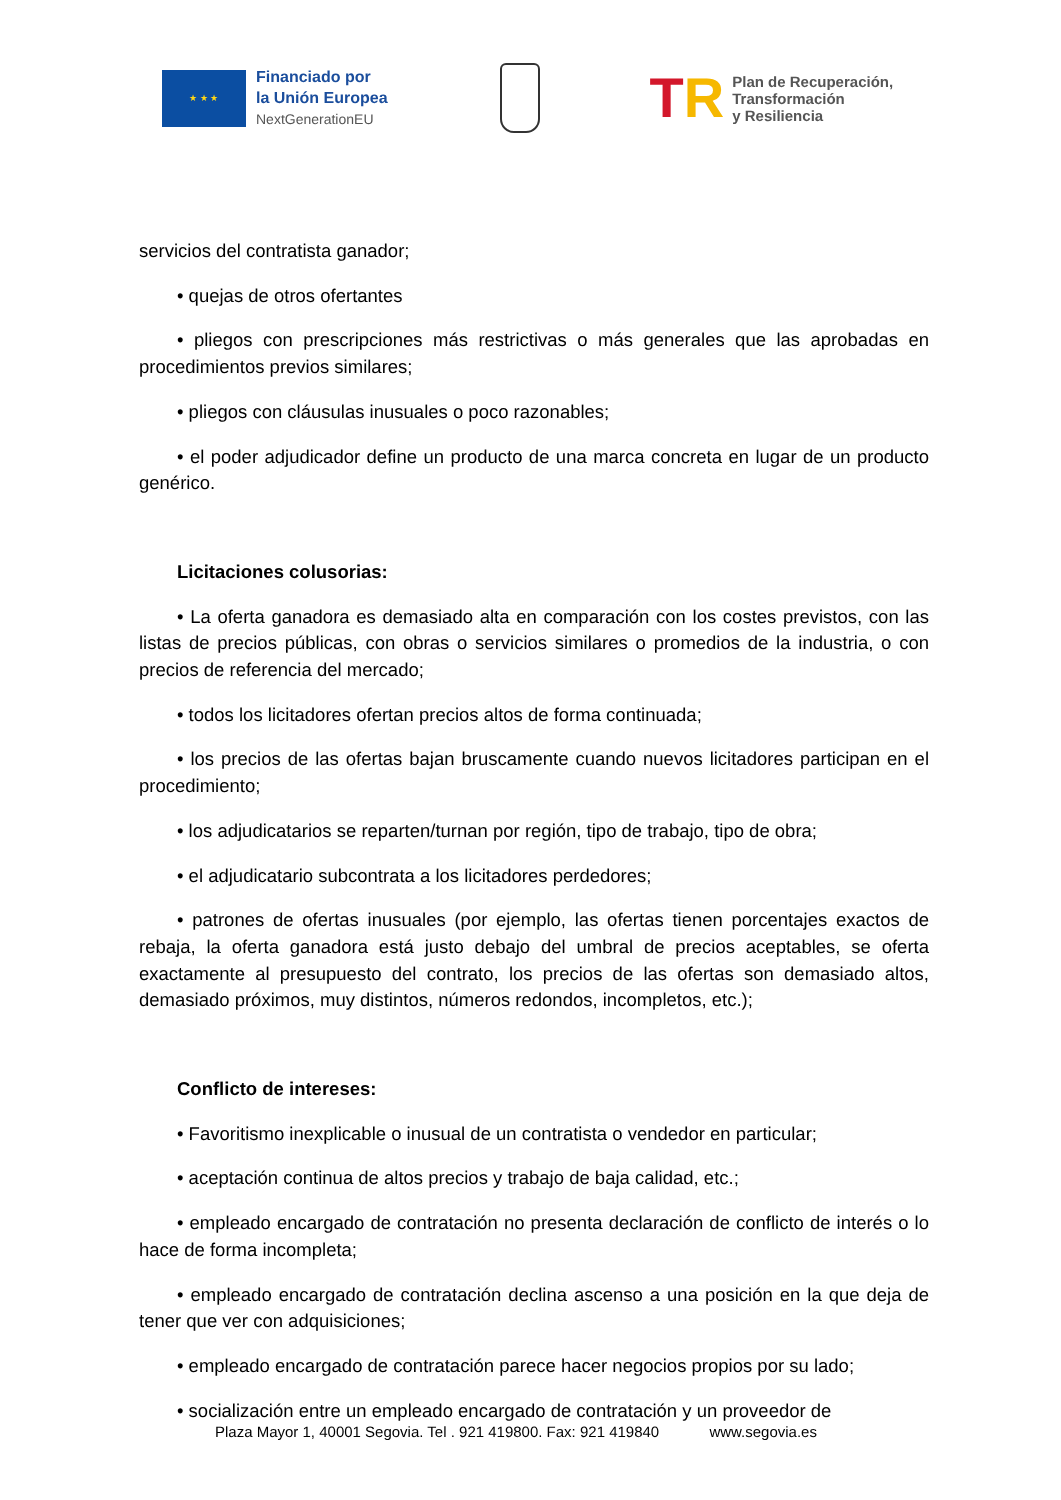★ ★ ★
Financiado por
la Unión Europea
NextGenerationEU
TR
Plan de Recuperación,
Transformación
y Resiliencia
servicios del contratista ganador;
• quejas de otros ofertantes
• pliegos con prescripciones más restrictivas o más generales que las aprobadas en procedimientos previos similares;
• pliegos con cláusulas inusuales o poco razonables;
• el poder adjudicador define un producto de una marca concreta en lugar de un producto genérico.
Licitaciones colusorias:
• La oferta ganadora es demasiado alta en comparación con los costes previstos, con las listas de precios públicas, con obras o servicios similares o promedios de la industria, o con precios de referencia del mercado;
• todos los licitadores ofertan precios altos de forma continuada;
• los precios de las ofertas bajan bruscamente cuando nuevos licitadores participan en el procedimiento;
• los adjudicatarios se reparten/turnan por región, tipo de trabajo, tipo de obra;
• el adjudicatario subcontrata a los licitadores perdedores;
• patrones de ofertas inusuales (por ejemplo, las ofertas tienen porcentajes exactos de rebaja, la oferta ganadora está justo debajo del umbral de precios aceptables, se oferta exactamente al presupuesto del contrato, los precios de las ofertas son demasiado altos, demasiado próximos, muy distintos, números redondos, incompletos, etc.);
Conflicto de intereses:
• Favoritismo inexplicable o inusual de un contratista o vendedor en particular;
• aceptación continua de altos precios y trabajo de baja calidad, etc.;
• empleado encargado de contratación no presenta declaración de conflicto de interés o lo hace de forma incompleta;
• empleado encargado de contratación declina ascenso a una posición en la que deja de tener que ver con adquisiciones;
• empleado encargado de contratación parece hacer negocios propios por su lado;
• socialización entre un empleado encargado de contratación y un proveedor de
Plaza Mayor 1, 40001 Segovia. Tel . 921 419800. Fax: 921 419840 www.segovia.es